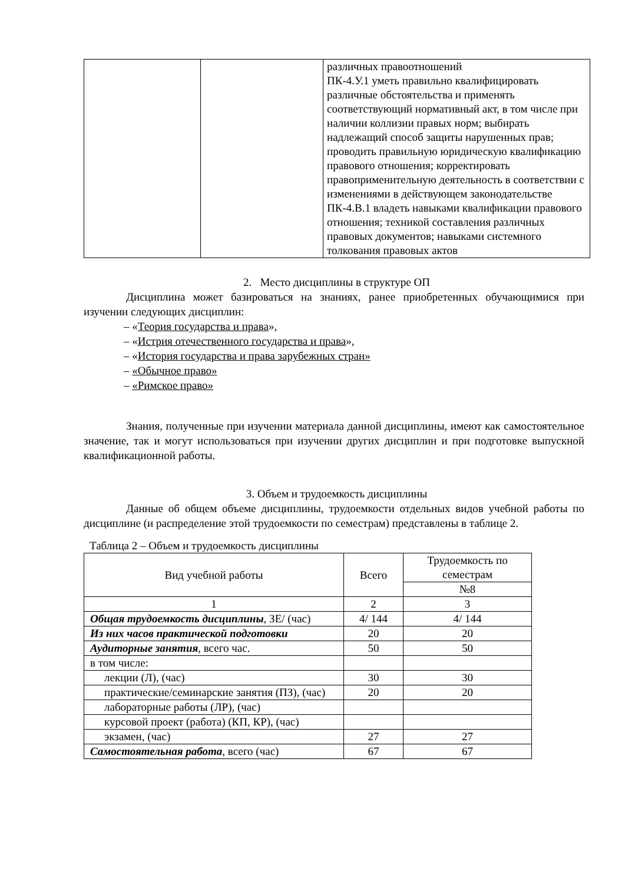| | | различных правоотношений ПК-4.У.1 уметь правильно квалифицировать различные обстоятельства и применять соответствующий нормативный акт, в том числе при наличии коллизии правых норм; выбирать надлежащий способ защиты нарушенных прав; проводить правильную юридическую квалификацию правового отношения; корректировать правоприменительную деятельность в соответствии с изменениями в действующем законодательстве ПК-4.В.1 владеть навыками квалификации правового отношения; техникой составления различных правовых документов; навыками системного толкования правовых актов |
2. Место дисциплины в структуре ОП
Дисциплина может базироваться на знаниях, ранее приобретенных обучающимися при изучении следующих дисциплин:
– «Теория государства и права»,
– «Истрия отечественного государства и права»,
– «История государства и права зарубежных стран»
– «Обычное право»
– «Римское право»
Знания, полученные при изучении материала данной дисциплины, имеют как самостоятельное значение, так и могут использоваться при изучении других дисциплин и при подготовке выпускной квалификационной работы.
3. Объем и трудоемкость дисциплины
Данные об общем объеме дисциплины, трудоемкости отдельных видов учебной работы по дисциплине (и распределение этой трудоемкости по семестрам) представлены в таблице 2.
Таблица 2 – Объем и трудоемкость дисциплины
| Вид учебной работы | Всего | Трудоемкость по семестрам |
| | | №8 |
| 1 | 2 | 3 |
| Общая трудоемкость дисциплины , ЗЕ/ (час) | 4/ 144 | 4/ 144 |
| Из них часов практической подготовки | 20 | 20 |
| Аудиторные занятия , всего час. | 50 | 50 |
| в том числе: | | |
| лекции (Л), (час) | 30 | 30 |
| практические/семинарские занятия (ПЗ), (час) | 20 | 20 |
| лабораторные работы (ЛР), (час) | | |
| курсовой проект (работа) (КП, КР), (час) | | |
| экзамен, (час) | 27 | 27 |
| Самостоятельная работа , всего (час) | 67 | 67 |